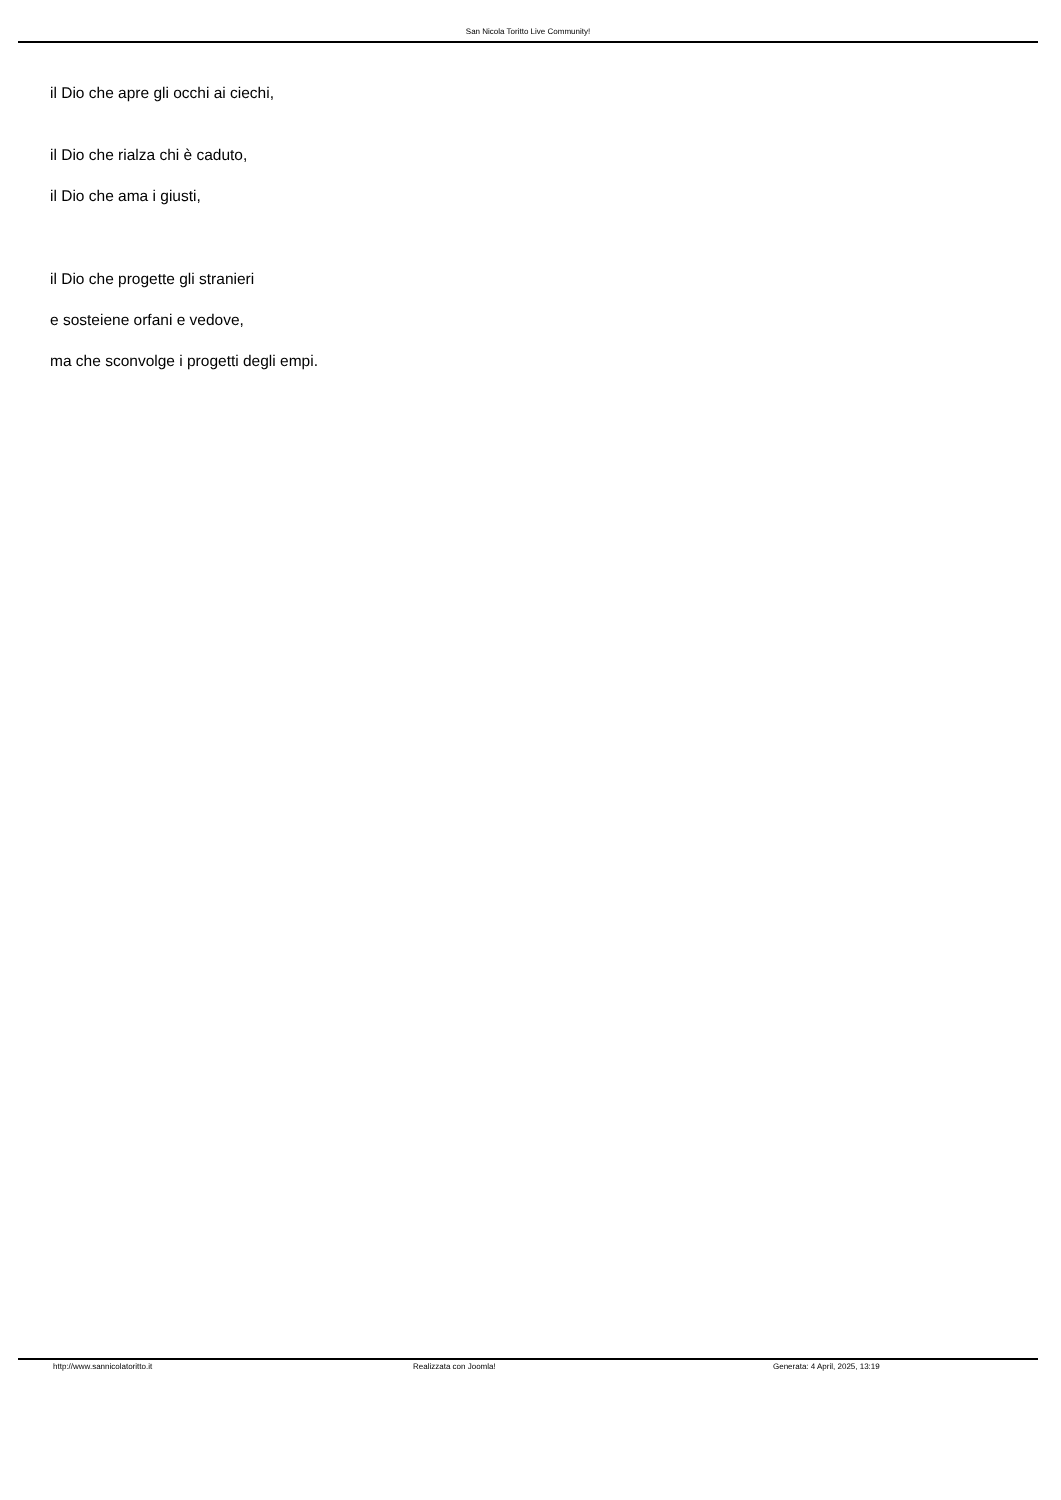San Nicola Toritto Live Community!
il Dio che apre gli occhi ai ciechi,
il Dio che rialza chi è caduto,
il Dio che ama i giusti,
il Dio che progette gli stranieri
e sosteiene orfani e vedove,
ma che sconvolge i progetti degli empi.
http://www.sannicolatoritto.it Realizzata con Joomla! Generata: 4 April, 2025, 13:19